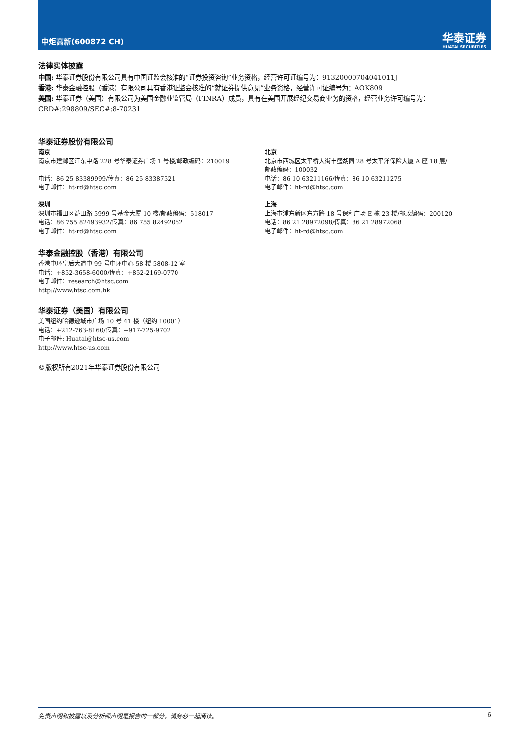中炬高新(600872 CH) 华泰证券
HUATAI SECURITIES
法律实体披露
中国: 华泰证券股份有限公司具有中国证监会核准的“证券投资咨询”业务资格，经营许可证编号为：91320000704041011J
香港: 华泰金融控股（香港）有限公司具有香港证监会核准的“就证券提供意见”业务资格，经营许可证编号为：AOK809
美国: 华泰证券（美国）有限公司为美国金融业监管局（FINRA）成员，具有在美国开展经纪交易商业务的资格，经营业务许可编号为：CRD#:298809/SEC#:8-70231
华泰证券股份有限公司
南京
南京市建邺区江东中路 228 号华泰证券广场 1 号楼/邮政编码：210019
电话：86 25 83389999/传真：86 25 83387521
电子邮件：ht-rd@htsc.com
深圳
深圳市福田区益田路 5999 号基金大厦 10 楼/邮政编码：518017
电话：86 755 82493932/传真：86 755 82492062
电子邮件：ht-rd@htsc.com
北京
北京市西城区太平桥大街丰盛胡同 28 号太平洋保险大厦 A 座 18 层/
邮政编码：100032
电话：86 10 63211166/传真：86 10 63211275
电子邮件：ht-rd@htsc.com
上海
上海市浦东新区东方路 18 号保利广场 E 栋 23 楼/邮政编码：200120
电话：86 21 28972098/传真：86 21 28972068
电子邮件：ht-rd@htsc.com
华泰金融控股（香港）有限公司
香港中环皇后大道中 99 号中环中心 58 楼 5808-12 室
电话：+852-3658-6000/传真：+852-2169-0770
电子邮件：research@htsc.com
http://www.htsc.com.hk
华泰证券（美国）有限公司
美国纽约哈德逊城市广场 10 号 41 楼（纽约 10001）
电话：+212-763-8160/传真：+917-725-9702
电子邮件: Huatai@htsc-us.com
http://www.htsc-us.com
©版权所有2021年华泰证券股份有限公司
免责声明和披露以及分析师声明是报告的一部分，请务必一起阅读。 6